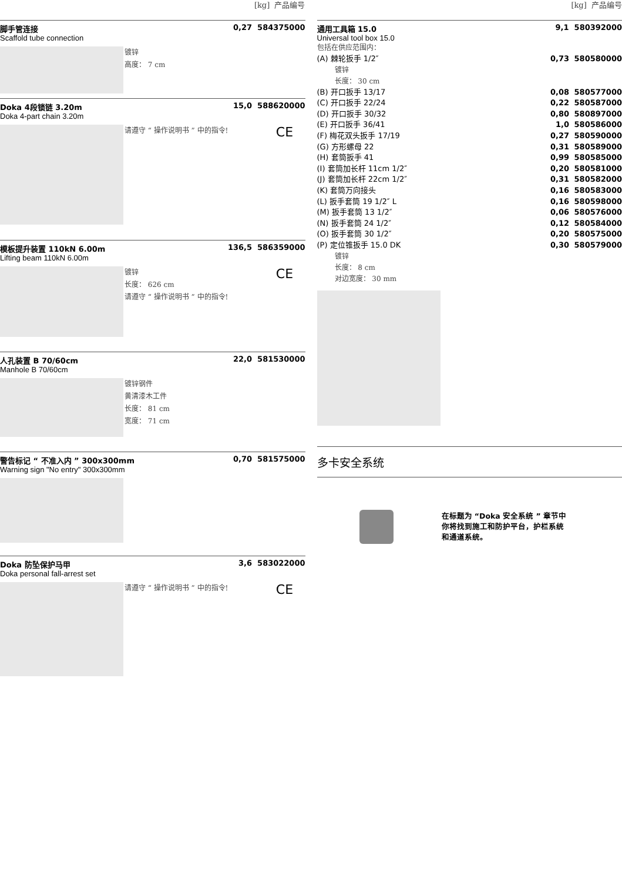[kg] 产品编号
脚手管连接 0,27 584375000
Scaffold tube connection
镀锌
高度： 7 cm
Doka 4段锁链 3.20m 15,0 588620000
Doka 4-part chain 3.20m
请遵守 “ 操作说明书 ” 中的指令!
CE
模板提升装置 110kN 6.00m 136,5 586359000
Lifting beam 110kN 6.00m
镀锌
长度： 626 cm
请遵守 “ 操作说明书 ” 中的指令!
CE
人孔装置 B 70/60cm 22,0 581530000
Manhole B 70/60cm
镀锌钢件
黄清漆木工件
长度： 81 cm
宽度： 71 cm
警告标记 “ 不准入内 ” 300x300mm 0,70 581575000
Warning sign "No entry" 300x300mm
Doka 防坠保护马甲 3,6 583022000
Doka personal fall-arrest set
请遵守 “ 操作说明书 ” 中的指令!
CE
[kg] 产品编号
通用工具箱 15.0 9,1 580392000
Universal tool box 15.0
包括在供应范围内：
(A) 棘轮扳手 1/2″ 0,73 580580000
镀锌
长度： 30 cm
(B) 开口扳手 13/17 0,08 580577000
(C) 开口扳手 22/24 0,22 580587000
(D) 开口扳手 30/32 0,80 580897000
(E) 开口扳手 36/41 1,0 580586000
(F) 梅花双头扳手 17/19 0,27 580590000
(G) 方形螺母 22 0,31 580589000
(H) 套筒扳手 41 0,99 580585000
(I) 套筒加长杆 11cm 1/2″ 0,20 580581000
(J) 套筒加长杆 22cm 1/2″ 0,31 580582000
(K) 套筒万向接头 0,16 580583000
(L) 扳手套筒 19 1/2″ L 0,16 580598000
(M) 扳手套筒 13 1/2″ 0,06 580576000
(N) 扳手套筒 24 1/2″ 0,12 580584000
(O) 扳手套筒 30 1/2″ 0,20 580575000
(P) 定位锥扳手 15.0 DK 0,30 580579000
镀锌
长度： 8 cm
对边宽度： 30 mm
多卡安全系统
在标题为 “Doka 安全系统 ” 章节中
你将找到施工和防护平台，护栏系统
和通道系统。